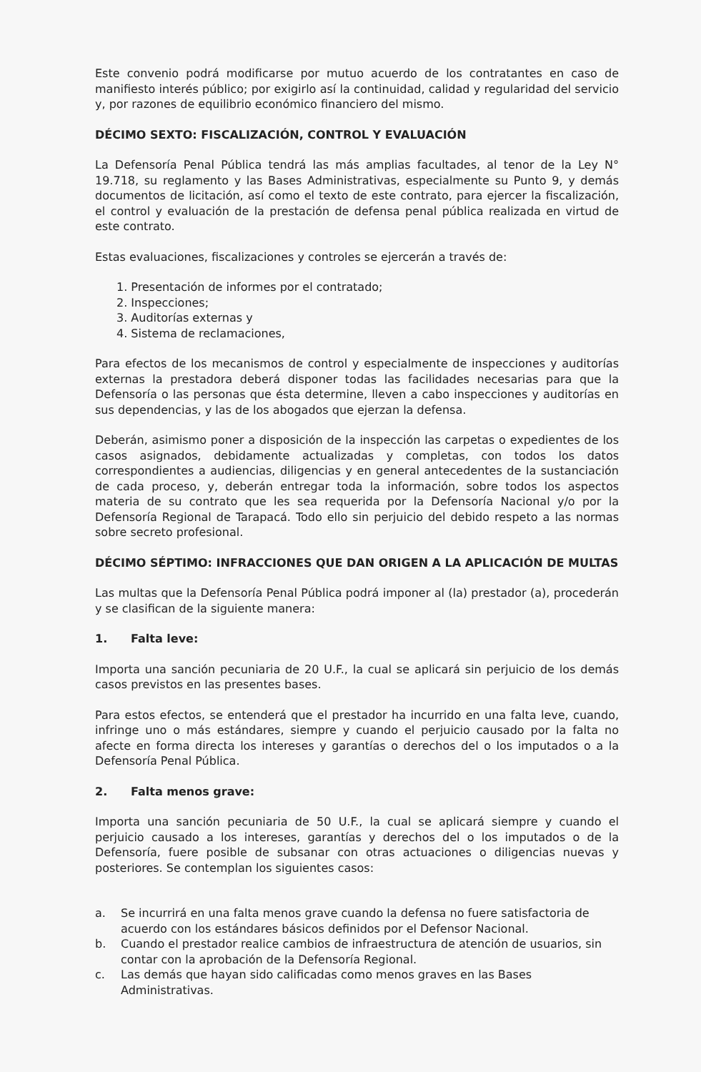Este convenio podrá modificarse por mutuo acuerdo de los contratantes en caso de manifiesto interés público; por exigirlo así la continuidad, calidad y regularidad del servicio y, por razones de equilibrio económico financiero del mismo.
DÉCIMO SEXTO: FISCALIZACIÓN, CONTROL Y EVALUACIÓN
La Defensoría Penal Pública tendrá las más amplias facultades, al tenor de la Ley N° 19.718, su reglamento y las Bases Administrativas, especialmente su Punto 9, y demás documentos de licitación, así como el texto de este contrato, para ejercer la fiscalización, el control y evaluación de la prestación de defensa penal pública realizada en virtud de este contrato.
Estas evaluaciones, fiscalizaciones y controles se ejercerán a través de:
1. Presentación de informes por el contratado;
2. Inspecciones;
3. Auditorías externas y
4. Sistema de reclamaciones,
Para efectos de los mecanismos de control y especialmente de inspecciones y auditorías externas la prestadora deberá disponer todas las facilidades necesarias para que la Defensoría o las personas que ésta determine, lleven a cabo inspecciones y auditorías en sus dependencias, y las de los abogados que ejerzan la defensa.
Deberán, asimismo poner a disposición de la inspección las carpetas o expedientes de los casos asignados, debidamente actualizadas y completas, con todos los datos correspondientes a audiencias, diligencias y en general antecedentes de la sustanciación de cada proceso, y, deberán entregar toda la información, sobre todos los aspectos materia de su contrato que les sea requerida por la Defensoría Nacional y/o por la Defensoría Regional de Tarapacá. Todo ello sin perjuicio del debido respeto a las normas sobre secreto profesional.
DÉCIMO SÉPTIMO: INFRACCIONES QUE DAN ORIGEN A LA APLICACIÓN DE MULTAS
Las multas que la Defensoría Penal Pública podrá imponer al (la) prestador (a), procederán y se clasifican de la siguiente manera:
1. Falta leve:
Importa una sanción pecuniaria de 20 U.F., la cual se aplicará sin perjuicio de los demás casos previstos en las presentes bases.
Para estos efectos, se entenderá que el prestador ha incurrido en una falta leve, cuando, infringe uno o más estándares, siempre y cuando el perjuicio causado por la falta no afecte en forma directa los intereses y garantías o derechos del o los imputados o a la Defensoría Penal Pública.
2. Falta menos grave:
Importa una sanción pecuniaria de 50 U.F., la cual se aplicará siempre y cuando el perjuicio causado a los intereses, garantías y derechos del o los imputados o de la Defensoría, fuere posible de subsanar con otras actuaciones o diligencias nuevas y posteriores. Se contemplan los siguientes casos:
a. Se incurrirá en una falta menos grave cuando la defensa no fuere satisfactoria de acuerdo con los estándares básicos definidos por el Defensor Nacional.
b. Cuando el prestador realice cambios de infraestructura de atención de usuarios, sin contar con la aprobación de la Defensoría Regional.
c. Las demás que hayan sido calificadas como menos graves en las Bases Administrativas.